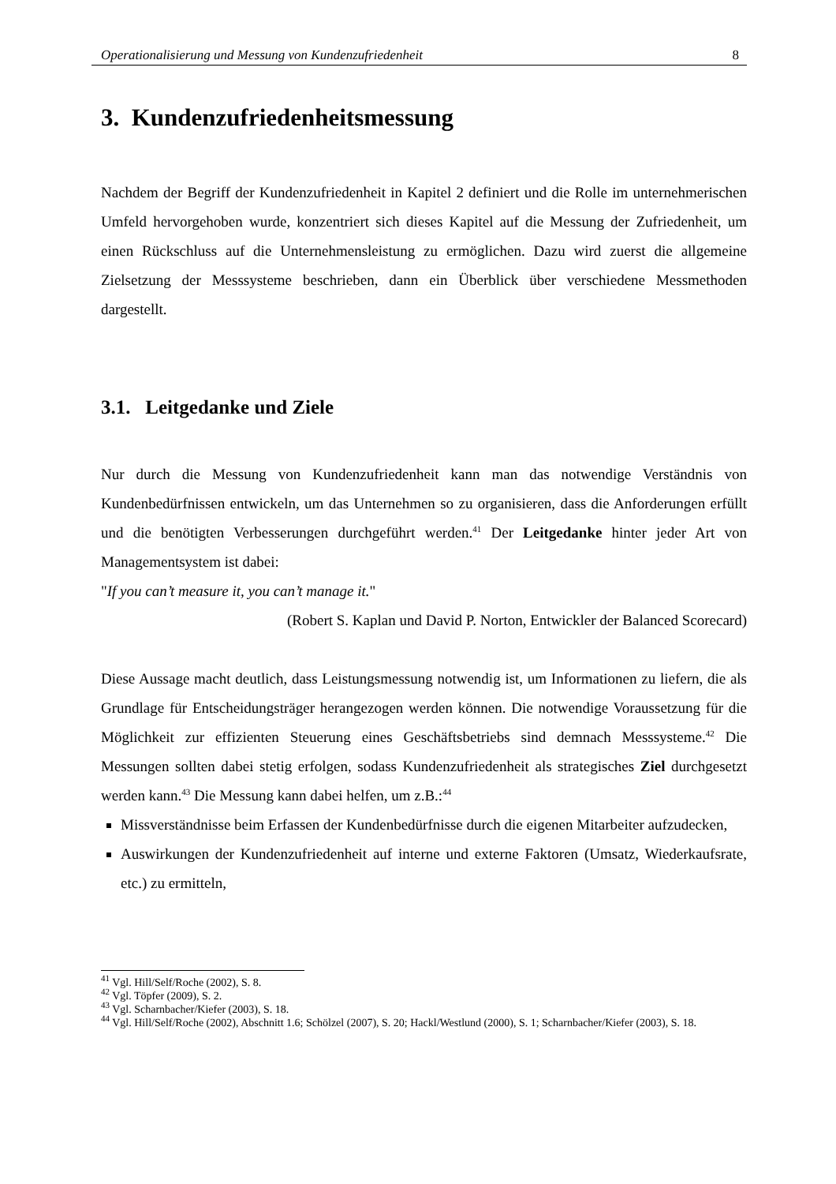Operationalisierung und Messung von Kundenzufriedenheit 8
3. Kundenzufriedenheitsmessung
Nachdem der Begriff der Kundenzufriedenheit in Kapitel 2 definiert und die Rolle im unternehmerischen Umfeld hervorgehoben wurde, konzentriert sich dieses Kapitel auf die Messung der Zufriedenheit, um einen Rückschluss auf die Unternehmensleistung zu ermöglichen. Dazu wird zuerst die allgemeine Zielsetzung der Messsysteme beschrieben, dann ein Überblick über verschiedene Messmethoden dargestellt.
3.1. Leitgedanke und Ziele
Nur durch die Messung von Kundenzufriedenheit kann man das notwendige Verständnis von Kundenbedürfnissen entwickeln, um das Unternehmen so zu organisieren, dass die Anforderungen erfüllt und die benötigten Verbesserungen durchgeführt werden.<sup>41</sup> Der Leitgedanke hinter jeder Art von Managementsystem ist dabei:
"If you can’t measure it, you can’t manage it."
(Robert S. Kaplan und David P. Norton, Entwickler der Balanced Scorecard)
Diese Aussage macht deutlich, dass Leistungsmessung notwendig ist, um Informationen zu liefern, die als Grundlage für Entscheidungsträger herangezogen werden können. Die notwendige Voraussetzung für die Möglichkeit zur effizienten Steuerung eines Geschäftsbetriebs sind demnach Messsysteme.<sup>42</sup> Die Messungen sollten dabei stetig erfolgen, sodass Kundenzufriedenheit als strategisches Ziel durchgesetzt werden kann.<sup>43</sup> Die Messung kann dabei helfen, um z.B.:<sup>44</sup>
Missverständnisse beim Erfassen der Kundenbedürfnisse durch die eigenen Mitarbeiter aufzudecken,
Auswirkungen der Kundenzufriedenheit auf interne und externe Faktoren (Umsatz, Wiederkaufsrate, etc.) zu ermitteln,
<sup>41</sup> Vgl. Hill/Self/Roche (2002), S. 8.
<sup>42</sup> Vgl. Töpfer (2009), S. 2.
<sup>43</sup> Vgl. Scharnbacher/Kiefer (2003), S. 18.
<sup>44</sup> Vgl. Hill/Self/Roche (2002), Abschnitt 1.6; Schölzel (2007), S. 20; Hackl/Westlund (2000), S. 1; Scharnbacher/Kiefer (2003), S. 18.